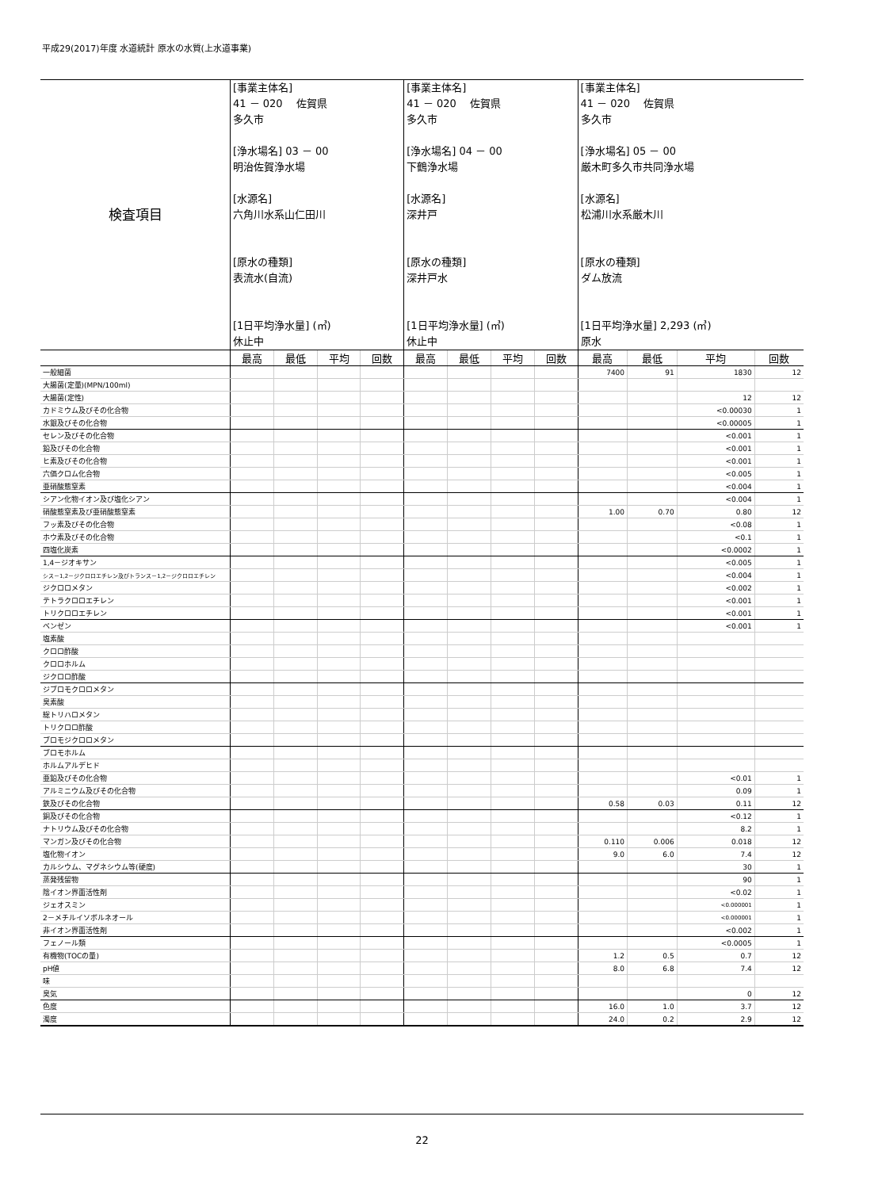平成29(2017)年度 水道統計 原水の水質(上水道事業)
| 検査項目 | [事業主体名] 41 － 020 佐賀県 多久市 [浄水場名] 03 － 00 明治佐賀浄水場 [水源名] 六角川水系山仁田川 [原水の種類] 表流水(自流) [1日平均浄水量] (㎥) 休止中 | | | | [事業主体名] 41 － 020 佐賀県 多久市 [浄水場名] 04 － 00 下鶴浄水場 [水源名] 深井戸 [原水の種類] 深井戸水 [1日平均浄水量] (㎥) 休止中 | | | | [事業主体名] 41 － 020 佐賀県 多久市 [浄水場名] 05 － 00 厳木町多久市共同浄水場 [水源名] 松浦川水系厳木川 [原水の種類] ダム放流 [1日平均浄水量] 2,293 (㎥) 原水 | | | |
| | 最高 | 最低 | 平均 | 回数 | 最高 | 最低 | 平均 | 回数 | 最高 | 最低 | 平均 | 回数 |
| 一般細菌 | | | | | | | | | 7400 | 91 | 1830 | 12 |
| 大腸菌(定量)(MPN/100ml) | | | | | | | | | | | | |
| 大腸菌(定性) | | | | | | | | | | | 12 | 12 |
| カドミウム及びその化合物 | | | | | | | | | | | <0.00030 | 1 |
| 水銀及びその化合物 | | | | | | | | | | | <0.00005 | 1 |
| セレン及びその化合物 | | | | | | | | | | | <0.001 | 1 |
| 鉛及びその化合物 | | | | | | | | | | | <0.001 | 1 |
| ヒ素及びその化合物 | | | | | | | | | | | <0.001 | 1 |
| 六価クロム化合物 | | | | | | | | | | | <0.005 | 1 |
| 亜硝酸態窒素 | | | | | | | | | | | <0.004 | 1 |
| シアン化物イオン及び塩化シアン | | | | | | | | | | | <0.004 | 1 |
| 硝酸態窒素及び亜硝酸態窒素 | | | | | | | | | 1.00 | 0.70 | 0.80 | 12 |
| フッ素及びその化合物 | | | | | | | | | | | <0.08 | 1 |
| ホウ素及びその化合物 | | | | | | | | | | | <0.1 | 1 |
| 四塩化炭素 | | | | | | | | | | | <0.0002 | 1 |
| 1,4－ジオキサン | | | | | | | | | | | <0.005 | 1 |
| シス－1,2－ジクロロエチレン及びトランス－1,2－ジクロロエチレン | | | | | | | | | | | <0.004 | 1 |
| ジクロロメタン | | | | | | | | | | | <0.002 | 1 |
| テトラクロロエチレン | | | | | | | | | | | <0.001 | 1 |
| トリクロロエチレン | | | | | | | | | | | <0.001 | 1 |
| ベンゼン | | | | | | | | | | | <0.001 | 1 |
| 塩素酸 | | | | | | | | | | | | |
| クロロ酢酸 | | | | | | | | | | | | |
| クロロホルム | | | | | | | | | | | | |
| ジクロロ酢酸 | | | | | | | | | | | | |
| ジブロモクロロメタン | | | | | | | | | | | | |
| 臭素酸 | | | | | | | | | | | | |
| 総トリハロメタン | | | | | | | | | | | | |
| トリクロロ酢酸 | | | | | | | | | | | | |
| ブロモジクロロメタン | | | | | | | | | | | | |
| ブロモホルム | | | | | | | | | | | | |
| ホルムアルデヒド | | | | | | | | | | | | |
| 亜鉛及びその化合物 | | | | | | | | | | | <0.01 | 1 |
| アルミニウム及びその化合物 | | | | | | | | | | | 0.09 | 1 |
| 鉄及びその化合物 | | | | | | | | | 0.58 | 0.03 | 0.11 | 12 |
| 銅及びその化合物 | | | | | | | | | | | <0.12 | 1 |
| ナトリウム及びその化合物 | | | | | | | | | | | 8.2 | 1 |
| マンガン及びその化合物 | | | | | | | | | 0.110 | 0.006 | 0.018 | 12 |
| 塩化物イオン | | | | | | | | | 9.0 | 6.0 | 7.4 | 12 |
| カルシウム、マグネシウム等(硬度) | | | | | | | | | | | 30 | 1 |
| 蒸発残留物 | | | | | | | | | | | 90 | 1 |
| 陰イオン界面活性剤 | | | | | | | | | | | <0.02 | 1 |
| ジェオスミン | | | | | | | | | | | <0.000001 | 1 |
| 2－メチルイソボルネオール | | | | | | | | | | | <0.000001 | 1 |
| 非イオン界面活性剤 | | | | | | | | | | | <0.002 | 1 |
| フェノール類 | | | | | | | | | | | <0.0005 | 1 |
| 有機物(TOCの量) | | | | | | | | | 1.2 | 0.5 | 0.7 | 12 |
| pH値 | | | | | | | | | 8.0 | 6.8 | 7.4 | 12 |
| 味 | | | | | | | | | | | | |
| 臭気 | | | | | | | | | | | 0 | 12 |
| 色度 | | | | | | | | | 16.0 | 1.0 | 3.7 | 12 |
| 濁度 | | | | | | | | | 24.0 | 0.2 | 2.9 | 12 |
22